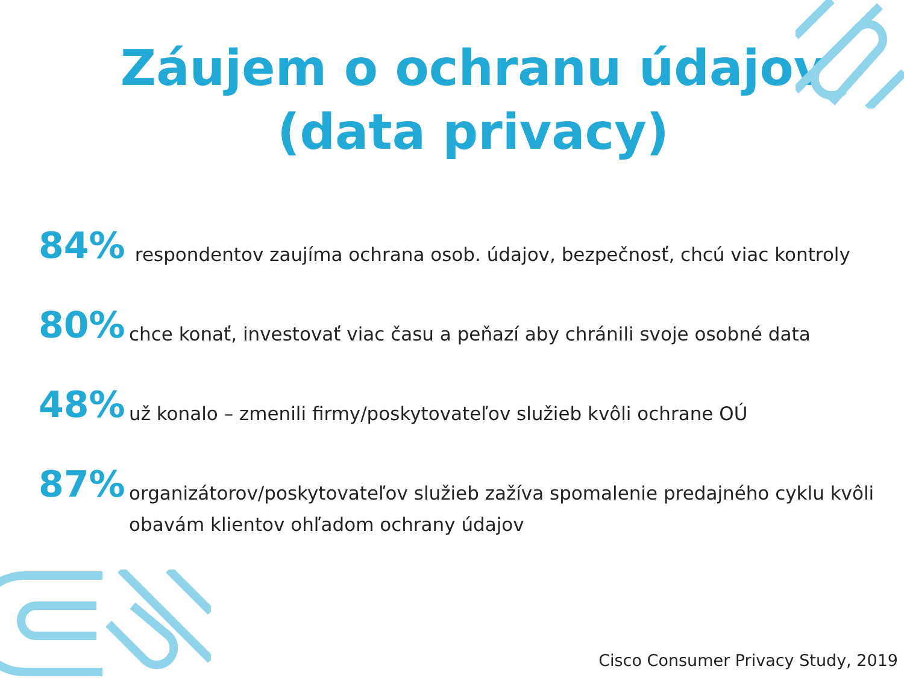Záujem o ochranu údajov
(data privacy)
84%
respondentov zaujíma ochrana osob. údajov, bezpečnosť, chcú viac kontroly
80%
chce konať, investovať viac času a peňazí aby chránili svoje osobné data
48%
už konalo – zmenili firmy/poskytovateľov služieb kvôli ochrane OÚ
87%
organizátorov/poskytovateľov služieb zažíva spomalenie predajného cyklu kvôli obavám klientov ohľadom ochrany údajov
Cisco Consumer Privacy Study, 2019